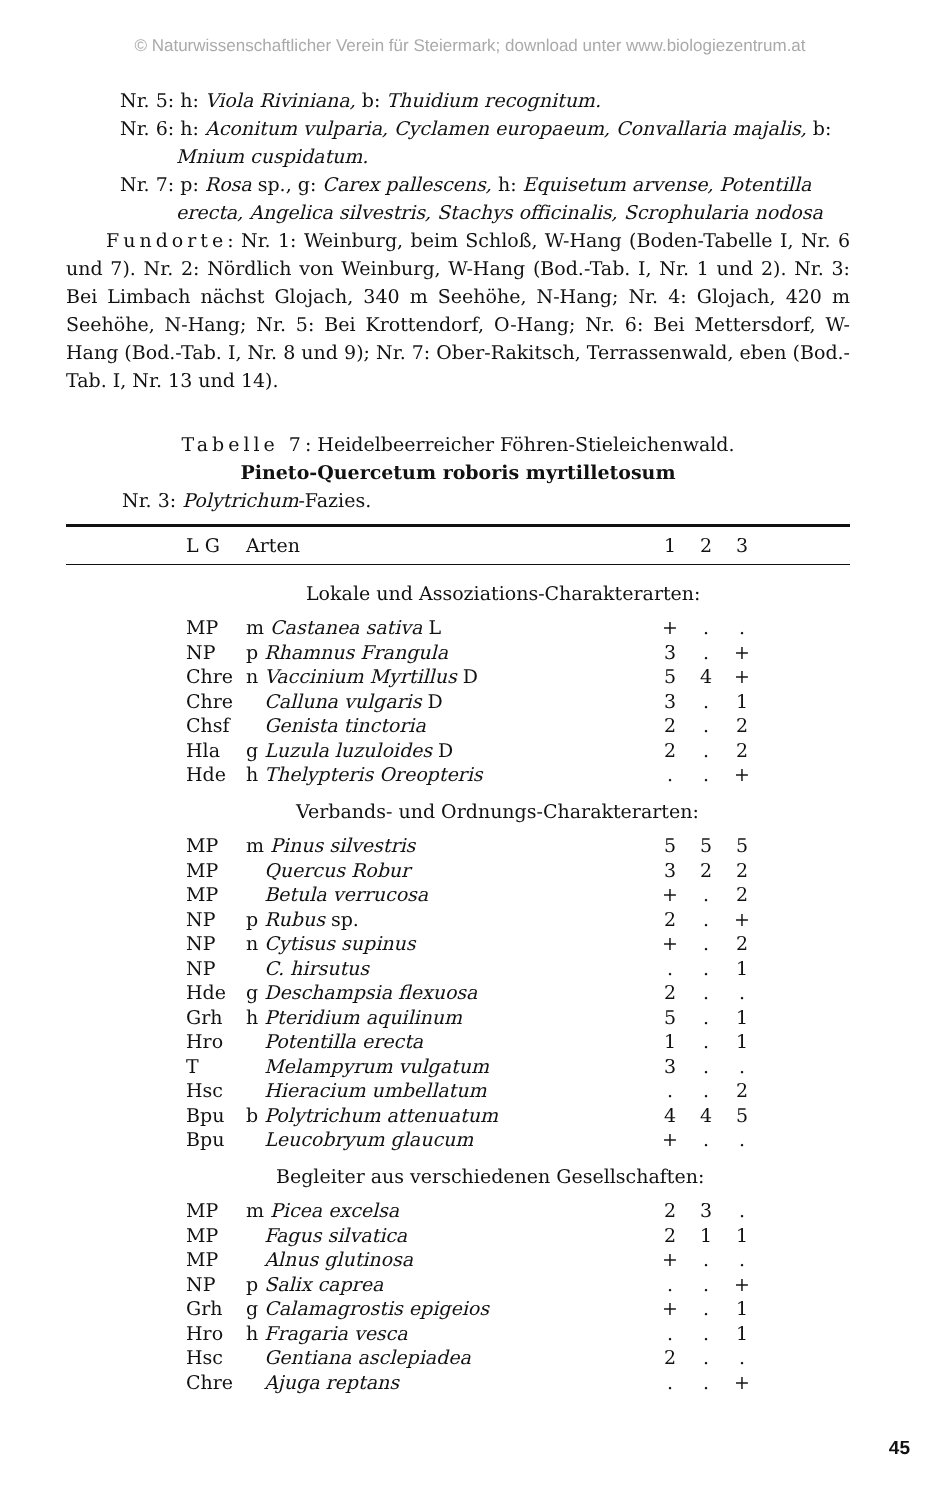© Naturwissenschaftlicher Verein für Steiermark; download unter www.biologiezentrum.at
Nr. 5: h: Viola Riviniana, b: Thuidium recognitum.
Nr. 6: h: Aconitum vulparia, Cyclamen europaeum, Convallaria majalis, b: Mnium cuspidatum.
Nr. 7: p: Rosa sp., g: Carex pallescens, h: Equisetum arvense, Potentilla erecta, Angelica silvestris, Stachys officinalis, Scrophularia nodosa
Fundorte: Nr. 1: Weinburg, beim Schloß, W-Hang (Boden-Tabelle I, Nr. 6 und 7). Nr. 2: Nördlich von Weinburg, W-Hang (Bod.-Tab. I, Nr. 1 und 2). Nr. 3: Bei Limbach nächst Glojach, 340 m Seehöhe, N-Hang; Nr. 4: Glojach, 420 m Seehöhe, N-Hang; Nr. 5: Bei Krottendorf, O-Hang; Nr. 6: Bei Mettersdorf, W-Hang (Bod.-Tab. I, Nr. 8 und 9); Nr. 7: Ober-Rakitsch, Terrassenwald, eben (Bod.-Tab. I, Nr. 13 und 14).
Tabelle 7: Heidelbeerreicher Föhren-Stieleichenwald.
Pineto-Quercetum roboris myrtilletosum
Nr. 3: Polytrichum-Fazies.
| L G | Arten | 1 | 2 | 3 | |
| --- | --- | --- | --- | --- | --- |
| | Lokale und Assoziations-Charakterarten: | | | | |
| MP | m Castanea sativa L | + | . | . | |
| NP | p Rhamnus Frangula | 3 | . | + | |
| Chre | n Vaccinium Myrtillus D | 5 | 4 | + | |
| Chre | Calluna vulgaris D | 3 | . | 1 | |
| Chsf | Genista tinctoria | 2 | . | 2 | |
| Hla | g Luzula luzuloides D | 2 | . | 2 | |
| Hde | h Thelypteris Oreopteris | . | . | + | |
| | Verbands- und Ordnungs-Charakterarten: | | | | |
| MP | m Pinus silvestris | 5 | 5 | 5 | |
| MP | Quercus Robur | 3 | 2 | 2 | |
| MP | Betula verrucosa | + | . | 2 | |
| NP | p Rubus sp. | 2 | . | + | |
| NP | n Cytisus supinus | + | . | 2 | |
| NP | C. hirsutus | . | . | 1 | |
| Hde | g Deschampsia flexuosa | 2 | . | . | |
| Grh | h Pteridium aquilinum | 5 | . | 1 | |
| Hro | Potentilla erecta | 1 | . | 1 | |
| T | Melampyrum vulgatum | 3 | . | . | |
| Hsc | Hieracium umbellatum | . | . | 2 | |
| Bpu | b Polytrichum attenuatum | 4 | 4 | 5 | |
| Bpu | Leucobryum glaucum | + | . | . | |
| | Begleiter aus verschiedenen Gesellschaften: | | | | |
| MP | m Picea excelsa | 2 | 3 | . | |
| MP | Fagus silvatica | 2 | 1 | 1 | |
| MP | Alnus glutinosa | + | . | . | |
| NP | p Salix caprea | . | . | + | |
| Grh | g Calamagrostis epigeios | + | . | 1 | |
| Hro | h Fragaria vesca | . | . | 1 | |
| Hsc | Gentiana asclepiadea | 2 | . | . | |
| Chre | Ajuga reptans | . | . | + | |
45